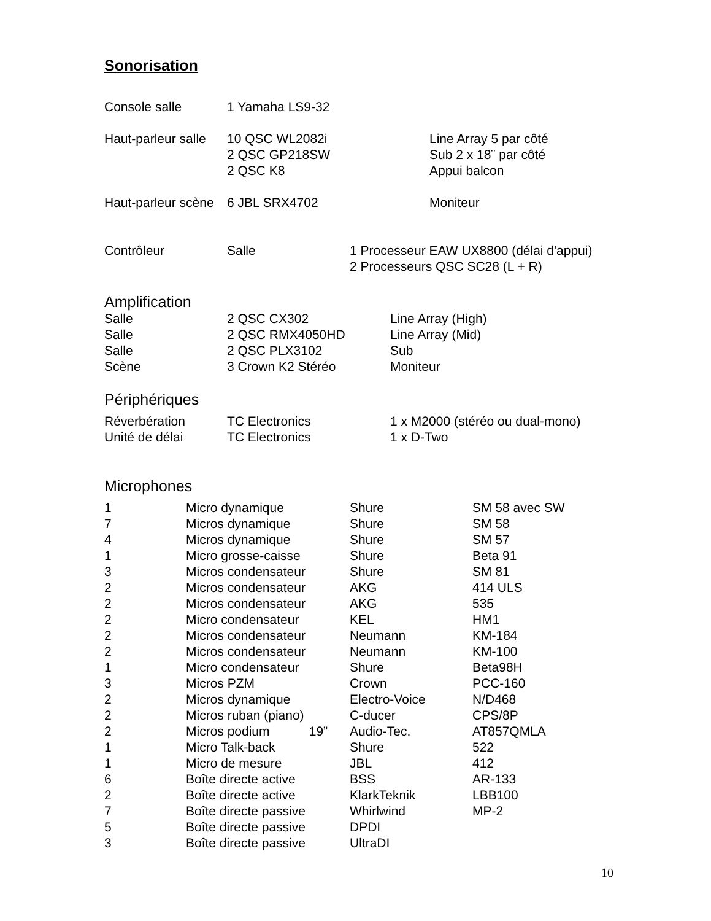Sonorisation
| Console salle | 1 Yamaha LS9-32 |
| Haut-parleur salle | 10 QSC WL2082i | Line Array 5 par côté |
| | 2 QSC GP218SW | Sub 2 x 18¨ par côté |
| | 2 QSC K8 | Appui balcon |
| Haut-parleur scène | 6 JBL SRX4702 | Moniteur |
| Contrôleur | Salle | 1 Processeur EAW UX8800 (délai d'appui) |
| | | 2 Processeurs QSC SC28 (L + R) |
Amplification
| Salle | 2 QSC CX302 | Line Array (High) |
| Salle | 2 QSC RMX4050HD | Line Array (Mid) |
| Salle | 2 QSC PLX3102 | Sub |
| Scène | 3 Crown K2 Stéréo | Moniteur |
Périphériques
| Réverbération | TC Electronics | 1 x M2000 (stéréo ou dual-mono) |
| Unité de délai | TC Electronics | 1 x D-Two |
Microphones
| 1 | Micro dynamique | Shure | SM 58 avec SW |
| 7 | Micros dynamique | Shure | SM 58 |
| 4 | Micros dynamique | Shure | SM 57 |
| 1 | Micro grosse-caisse | Shure | Beta 91 |
| 3 | Micros condensateur | Shure | SM 81 |
| 2 | Micros condensateur | AKG | 414 ULS |
| 2 | Micros condensateur | AKG | 535 |
| 2 | Micro condensateur | KEL | HM1 |
| 2 | Micros condensateur | Neumann | KM-184 |
| 2 | Micros condensateur | Neumann | KM-100 |
| 1 | Micro condensateur | Shure | Beta98H |
| 3 | Micros PZM | Crown | PCC-160 |
| 2 | Micros dynamique | Electro-Voice | N/D468 |
| 2 | Micros ruban (piano) | C-ducer | CPS/8P |
| 2 | Micros podium 19” | Audio-Tec. | AT857QMLA |
| 1 | Micro Talk-back | Shure | 522 |
| 1 | Micro de mesure | JBL | 412 |
| 6 | Boîte directe active | BSS | AR-133 |
| 2 | Boîte directe active | KlarkTeknik | LBB100 |
| 7 | Boîte directe passive | Whirlwind | MP-2 |
| 5 | Boîte directe passive | DPDI | |
| 3 | Boîte directe passive | UltraDI | |
10